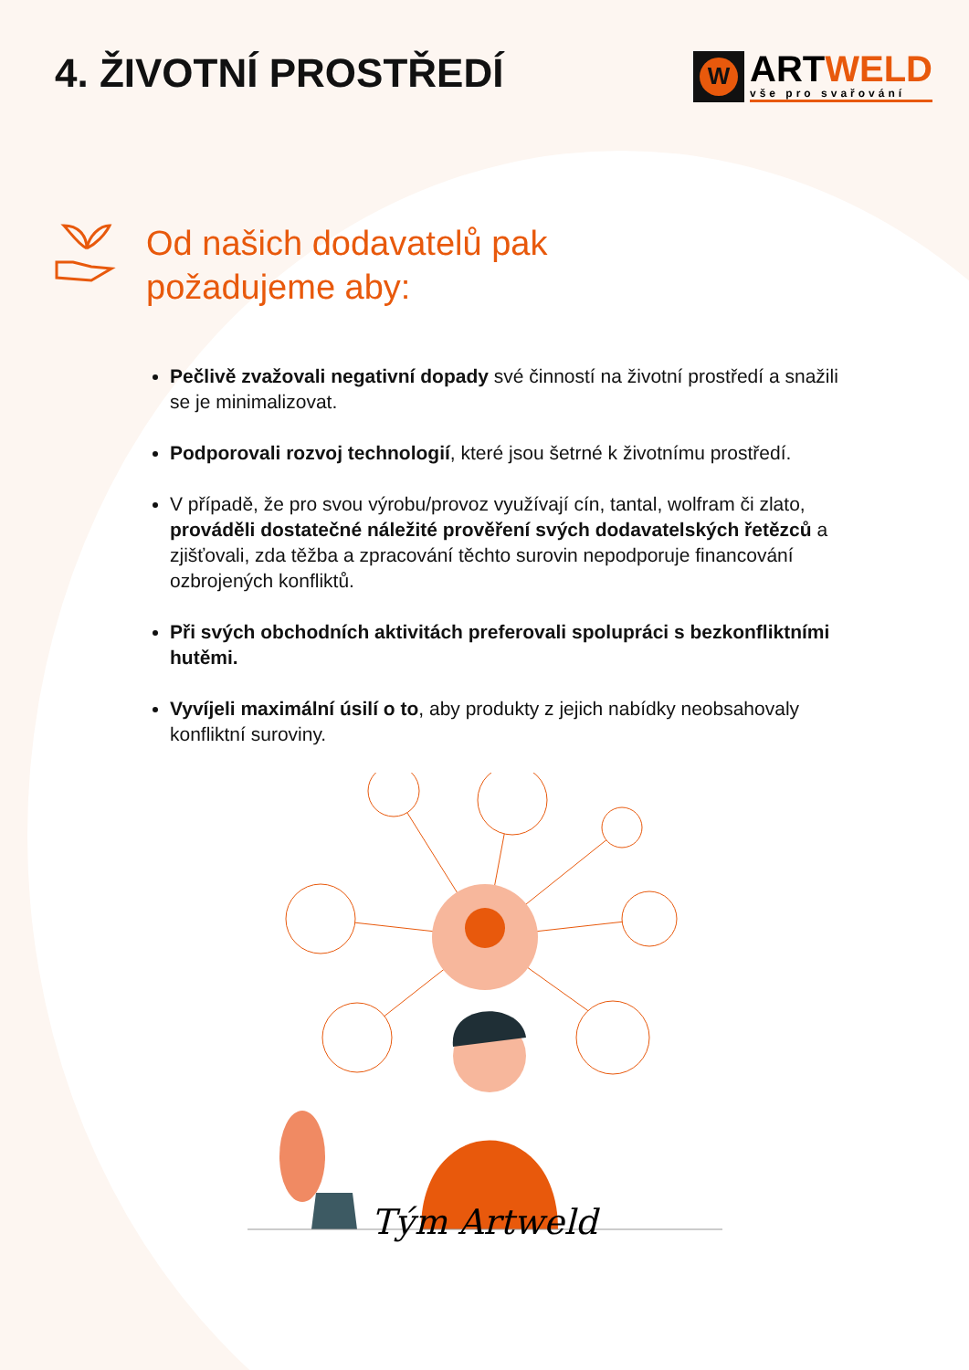4. ŽIVOTNÍ PROSTŘEDÍ
W
ARTWELD
vše pro svařování
Od našich dodavatelů pak
požadujeme aby:
Pečlivě zvažovali negativní dopady své činností na životní prostředí a snažili se je minimalizovat.
Podporovali rozvoj technologií, které jsou šetrné k životnímu prostředí.
V případě, že pro svou výrobu/provoz využívají cín, tantal, wolfram či zlato, prováděli dostatečné náležité prověření svých dodavatelských řetězců a zjišťovali, zda těžba a zpracování těchto surovin nepodporuje financování ozbrojených konfliktů.
Při svých obchodních aktivitách preferovali spolupráci s bezkonfliktními hutěmi.
Vyvíjeli maximální úsilí o to, aby produkty z jejich nabídky neobsahovaly konfliktní suroviny.
Tým Artweld